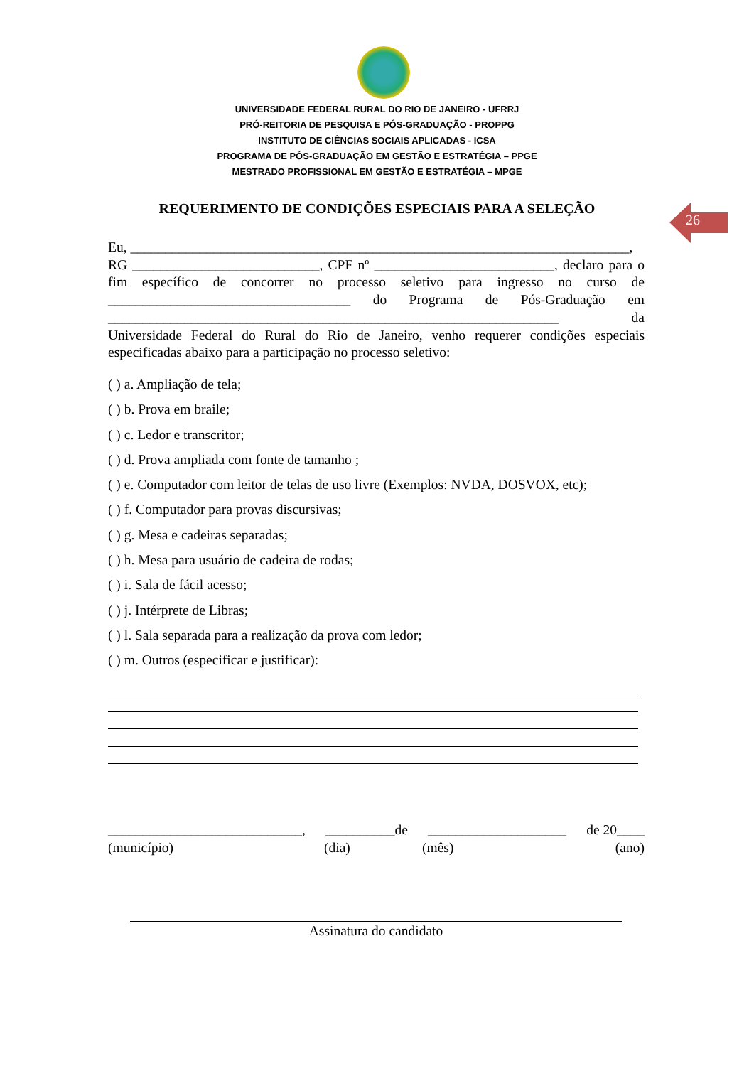UNIVERSIDADE FEDERAL RURAL DO RIO DE JANEIRO - UFRRJ
PRÓ-REITORIA DE PESQUISA E PÓS-GRADUAÇÃO - PROPPG
INSTITUTO DE CIÊNCIAS SOCIAIS APLICADAS - ICSA
PROGRAMA DE PÓS-GRADUAÇÃO EM GESTÃO E ESTRATÉGIA – PPGE
MESTRADO PROFISSIONAL EM GESTÃO E ESTRATÉGIA – MPGE
REQUERIMENTO DE CONDIÇÕES ESPECIAIS PARA A SELEÇÃO
26
Eu, ________________________________________________________________________,
RG ___________________________, CPF nº __________________________, declaro para o fim específico de concorrer no processo seletivo para ingresso no curso de ___________________________________ do Programa de Pós-Graduação em _________________________________________________________________ da Universidade Federal do Rural do Rio de Janeiro, venho requerer condições especiais especificadas abaixo para a participação no processo seletivo:
( ) a. Ampliação de tela;
( ) b. Prova em braile;
( ) c. Ledor e transcritor;
( ) d. Prova ampliada com fonte de tamanho ;
( ) e. Computador com leitor de telas de uso livre (Exemplos: NVDA, DOSVOX, etc);
( ) f. Computador para provas discursivas;
( ) g. Mesa e cadeiras separadas;
( ) h. Mesa para usuário de cadeira de rodas;
( ) i. Sala de fácil acesso;
( ) j. Intérprete de Libras;
( ) l. Sala separada para a realização da prova com ledor;
( ) m. Outros (especificar e justificar):
____________________________, __________de ____________________ de 20____
(município) (dia) (mês) (ano)
Assinatura do candidato